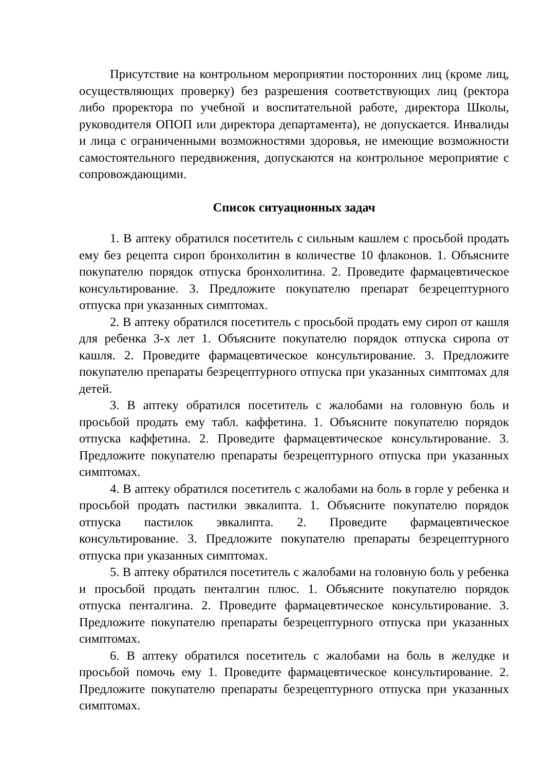Присутствие на контрольном мероприятии посторонних лиц (кроме лиц, осуществляющих проверку) без разрешения соответствующих лиц (ректора либо проректора по учебной и воспитательной работе, директора Школы, руководителя ОПОП или директора департамента), не допускается. Инвалиды и лица с ограниченными возможностями здоровья, не имеющие возможности самостоятельного передвижения, допускаются на контрольное мероприятие с сопровождающими.
Список ситуационных задач
1. В аптеку обратился посетитель с сильным кашлем с просьбой продать ему без рецепта сироп бронхолитин в количестве 10 флаконов. 1. Объясните покупателю порядок отпуска бронхолитина. 2. Проведите фармацевтическое консультирование. 3. Предложите покупателю препарат безрецептурного отпуска при указанных симптомах.
2. В аптеку обратился посетитель с просьбой продать ему сироп от кашля для ребенка 3-х лет 1. Объясните покупателю порядок отпуска сиропа от кашля. 2. Проведите фармацевтическое консультирование. 3. Предложите покупателю препараты безрецептурного отпуска при указанных симптомах для детей.
3. В аптеку обратился посетитель с жалобами на головную боль и просьбой продать ему табл. каффетина. 1. Объясните покупателю порядок отпуска каффетина. 2. Проведите фармацевтическое консультирование. 3. Предложите покупателю препараты безрецептурного отпуска при указанных симптомах.
4. В аптеку обратился посетитель с жалобами на боль в горле у ребенка и просьбой продать пастилки эвкалипта. 1. Объясните покупателю порядок отпуска пастилок эвкалипта. 2. Проведите фармацевтическое консультирование. 3. Предложите покупателю препараты безрецептурного отпуска при указанных симптомах.
5. В аптеку обратился посетитель с жалобами на головную боль у ребенка и просьбой продать пенталгин плюс. 1. Объясните покупателю порядок отпуска пенталгина. 2. Проведите фармацевтическое консультирование. 3. Предложите покупателю препараты безрецептурного отпуска при указанных симптомах.
6. В аптеку обратился посетитель с жалобами на боль в желудке и просьбой помочь ему 1. Проведите фармацевтическое консультирование. 2. Предложите покупателю препараты безрецептурного отпуска при указанных симптомах.